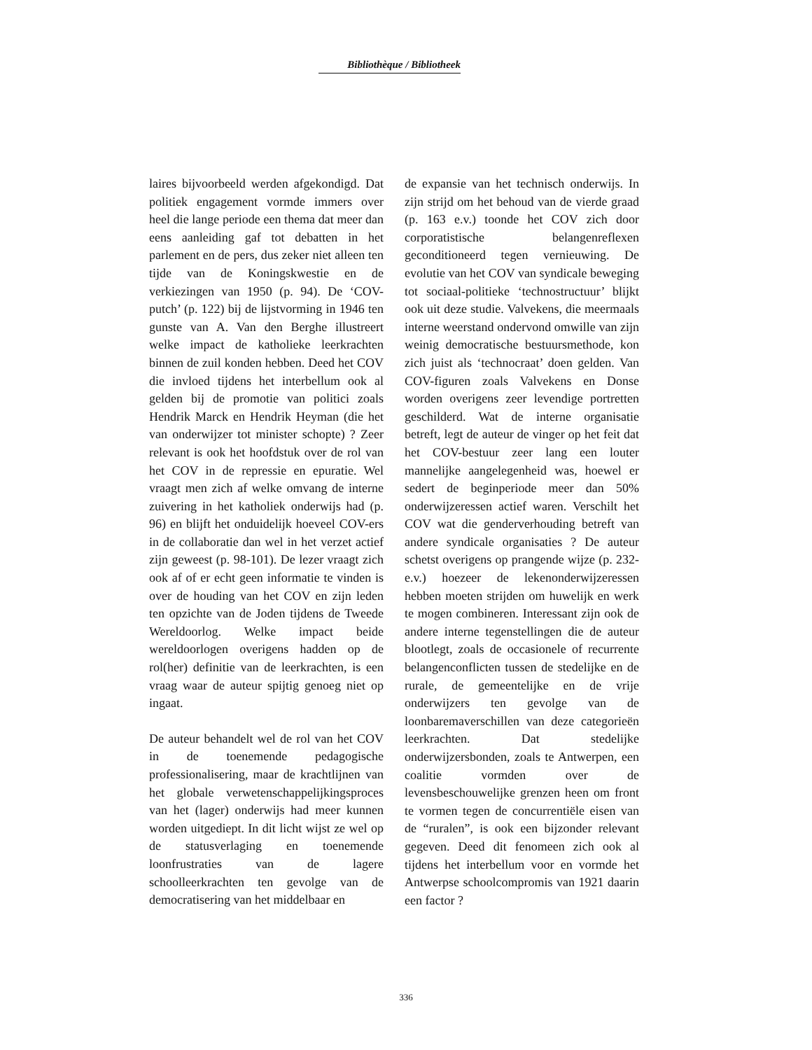Bibliothèque / Bibliotheek
laires bijvoorbeeld werden afgekondigd. Dat politiek engagement vormde immers over heel die lange periode een thema dat meer dan eens aanleiding gaf tot debatten in het parlement en de pers, dus zeker niet alleen ten tijde van de Koningskwestie en de verkiezingen van 1950 (p. 94). De ‘COV-putch’ (p. 122) bij de lijstvorming in 1946 ten gunste van A. Van den Berghe illustreert welke impact de katholieke leerkrachten binnen de zuil konden hebben. Deed het COV die invloed tijdens het interbellum ook al gelden bij de promotie van politici zoals Hendrik Marck en Hendrik Heyman (die het van onderwijzer tot minister schopte) ? Zeer relevant is ook het hoofdstuk over de rol van het COV in de repressie en epuratie. Wel vraagt men zich af welke omvang de interne zuivering in het katholiek onderwijs had (p. 96) en blijft het onduidelijk hoeveel COV-ers in de collaboratie dan wel in het verzet actief zijn geweest (p. 98-101). De lezer vraagt zich ook af of er echt geen informatie te vinden is over de houding van het COV en zijn leden ten opzichte van de Joden tijdens de Tweede Wereldoorlog. Welke impact beide wereldoorlogen overigens hadden op de rol(her) definitie van de leerkrachten, is een vraag waar de auteur spijtig genoeg niet op ingaat.
De auteur behandelt wel de rol van het COV in de toenemende pedagogische professionalisering, maar de krachtlijnen van het globale verwetenschappelijkingsproces van het (lager) onderwijs had meer kunnen worden uitgediept. In dit licht wijst ze wel op de statusverlaging en toenemende loonfrustraties van de lagere schoolleerkrachten ten gevolge van de democratisering van het middelbaar en
de expansie van het technisch onderwijs. In zijn strijd om het behoud van de vierde graad (p. 163 e.v.) toonde het COV zich door corporatistische belangenreflexen geconditioneerd tegen vernieuwing. De evolutie van het COV van syndicale beweging tot sociaal-politieke ‘technostructuur’ blijkt ook uit deze studie. Valvekens, die meermaals interne weerstand ondervond omwille van zijn weinig democratische bestuursmethode, kon zich juist als ‘technocraat’ doen gelden. Van COV-figuren zoals Valvekens en Donse worden overigens zeer levendige portretten geschilderd. Wat de interne organisatie betreft, legt de auteur de vinger op het feit dat het COV-bestuur zeer lang een louter mannelijke aangelegenheid was, hoewel er sedert de beginperiode meer dan 50% onderwijzeressen actief waren. Verschilt het COV wat die genderverhouding betreft van andere syndicale organisaties ? De auteur schetst overigens op prangende wijze (p. 232-e.v.) hoezeer de lekenonderwijzeressen hebben moeten strijden om huwelijk en werk te mogen combineren. Interessant zijn ook de andere interne tegenstellingen die de auteur blootlegt, zoals de occasionele of recurrente belangenconflicten tussen de stedelijke en de rurale, de gemeentelijke en de vrije onderwijzers ten gevolge van de loonbaremaverschillen van deze categorieën leerkrachten. Dat stedelijke onderwijzersbonden, zoals te Antwerpen, een coalitie vormden over de levensbeschouwelijke grenzen heen om front te vormen tegen de concurrentiële eisen van de “ruralen”, is ook een bijzonder relevant gegeven. Deed dit fenomeen zich ook al tijdens het interbellum voor en vormde het Antwerpse schoolcompromis van 1921 daarin een factor ?
336